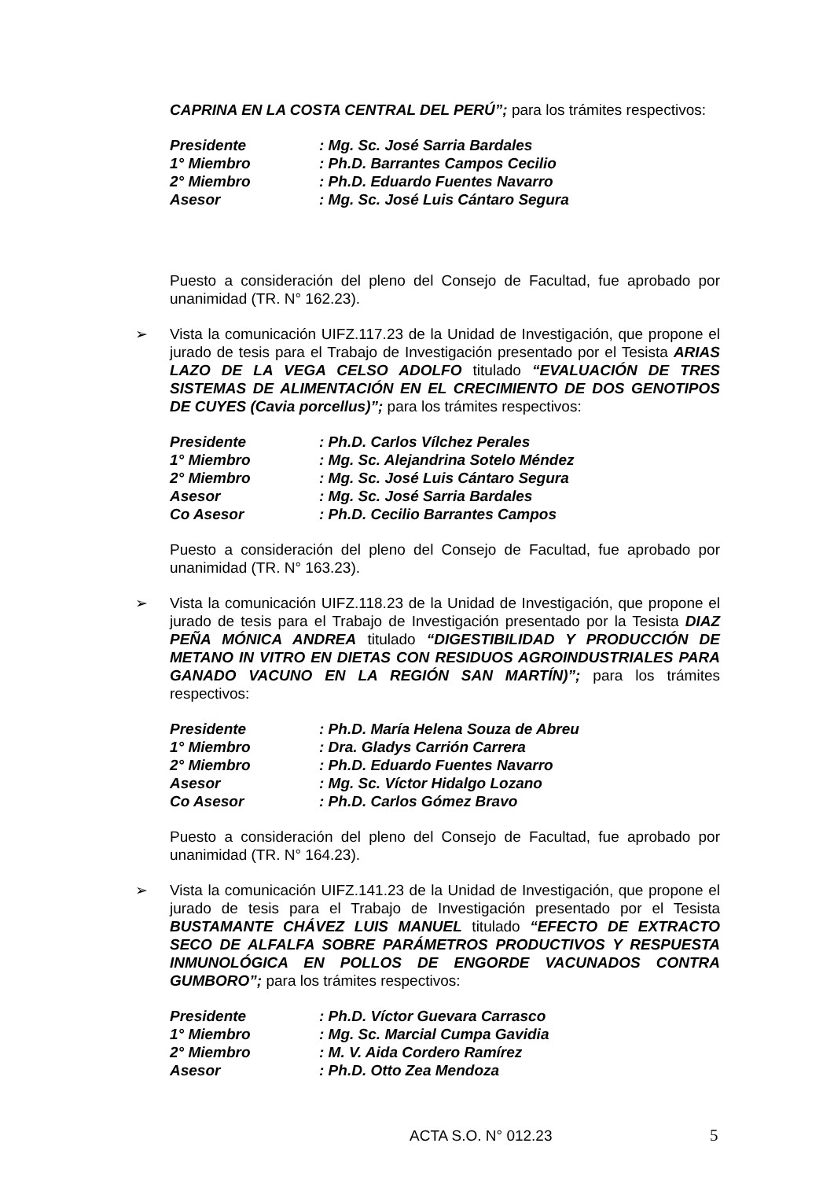CAPRINA EN LA COSTA CENTRAL DEL PERÚ”; para los trámites respectivos:
| Presidente | : Mg. Sc. José Sarria Bardales |
| 1° Miembro | : Ph.D. Barrantes Campos Cecilio |
| 2° Miembro | : Ph.D. Eduardo Fuentes Navarro |
| Asesor | : Mg. Sc. José Luis Cántaro Segura |
Puesto a consideración del pleno del Consejo de Facultad, fue aprobado por unanimidad (TR. N° 162.23).
➢
Vista la comunicación UIFZ.117.23 de la Unidad de Investigación, que propone el jurado de tesis para el Trabajo de Investigación presentado por el Tesista ARIAS LAZO DE LA VEGA CELSO ADOLFO titulado “EVALUACIÓN DE TRES SISTEMAS DE ALIMENTACIÓN EN EL CRECIMIENTO DE DOS GENOTIPOS DE CUYES (Cavia porcellus)”; para los trámites respectivos:
| Presidente | : Ph.D. Carlos Vílchez Perales |
| 1° Miembro | : Mg. Sc. Alejandrina Sotelo Méndez |
| 2° Miembro | : Mg. Sc. José Luis Cántaro Segura |
| Asesor | : Mg. Sc. José Sarria Bardales |
| Co Asesor | : Ph.D. Cecilio Barrantes Campos |
Puesto a consideración del pleno del Consejo de Facultad, fue aprobado por unanimidad (TR. N° 163.23).
➢
Vista la comunicación UIFZ.118.23 de la Unidad de Investigación, que propone el jurado de tesis para el Trabajo de Investigación presentado por la Tesista DIAZ PEÑA MÓNICA ANDREA titulado “DIGESTIBILIDAD Y PRODUCCIÓN DE METANO IN VITRO EN DIETAS CON RESIDUOS AGROINDUSTRIALES PARA GANADO VACUNO EN LA REGIÓN SAN MARTÍN)”; para los trámites respectivos:
| Presidente | : Ph.D. María Helena Souza de Abreu |
| 1° Miembro | : Dra. Gladys Carrión Carrera |
| 2° Miembro | : Ph.D. Eduardo Fuentes Navarro |
| Asesor | : Mg. Sc. Víctor Hidalgo Lozano |
| Co Asesor | : Ph.D. Carlos Gómez Bravo |
Puesto a consideración del pleno del Consejo de Facultad, fue aprobado por unanimidad (TR. N° 164.23).
➢
Vista la comunicación UIFZ.141.23 de la Unidad de Investigación, que propone el jurado de tesis para el Trabajo de Investigación presentado por el Tesista BUSTAMANTE CHÁVEZ LUIS MANUEL titulado “EFECTO DE EXTRACTO SECO DE ALFALFA SOBRE PARÁMETROS PRODUCTIVOS Y RESPUESTA INMUNOLÓGICA EN POLLOS DE ENGORDE VACUNADOS CONTRA GUMBORO”; para los trámites respectivos:
| Presidente | : Ph.D. Víctor Guevara Carrasco |
| 1° Miembro | : Mg. Sc. Marcial Cumpa Gavidia |
| 2° Miembro | : M. V. Aida Cordero Ramírez |
| Asesor | : Ph.D. Otto Zea Mendoza |
ACTA S.O. N° 012.23 5